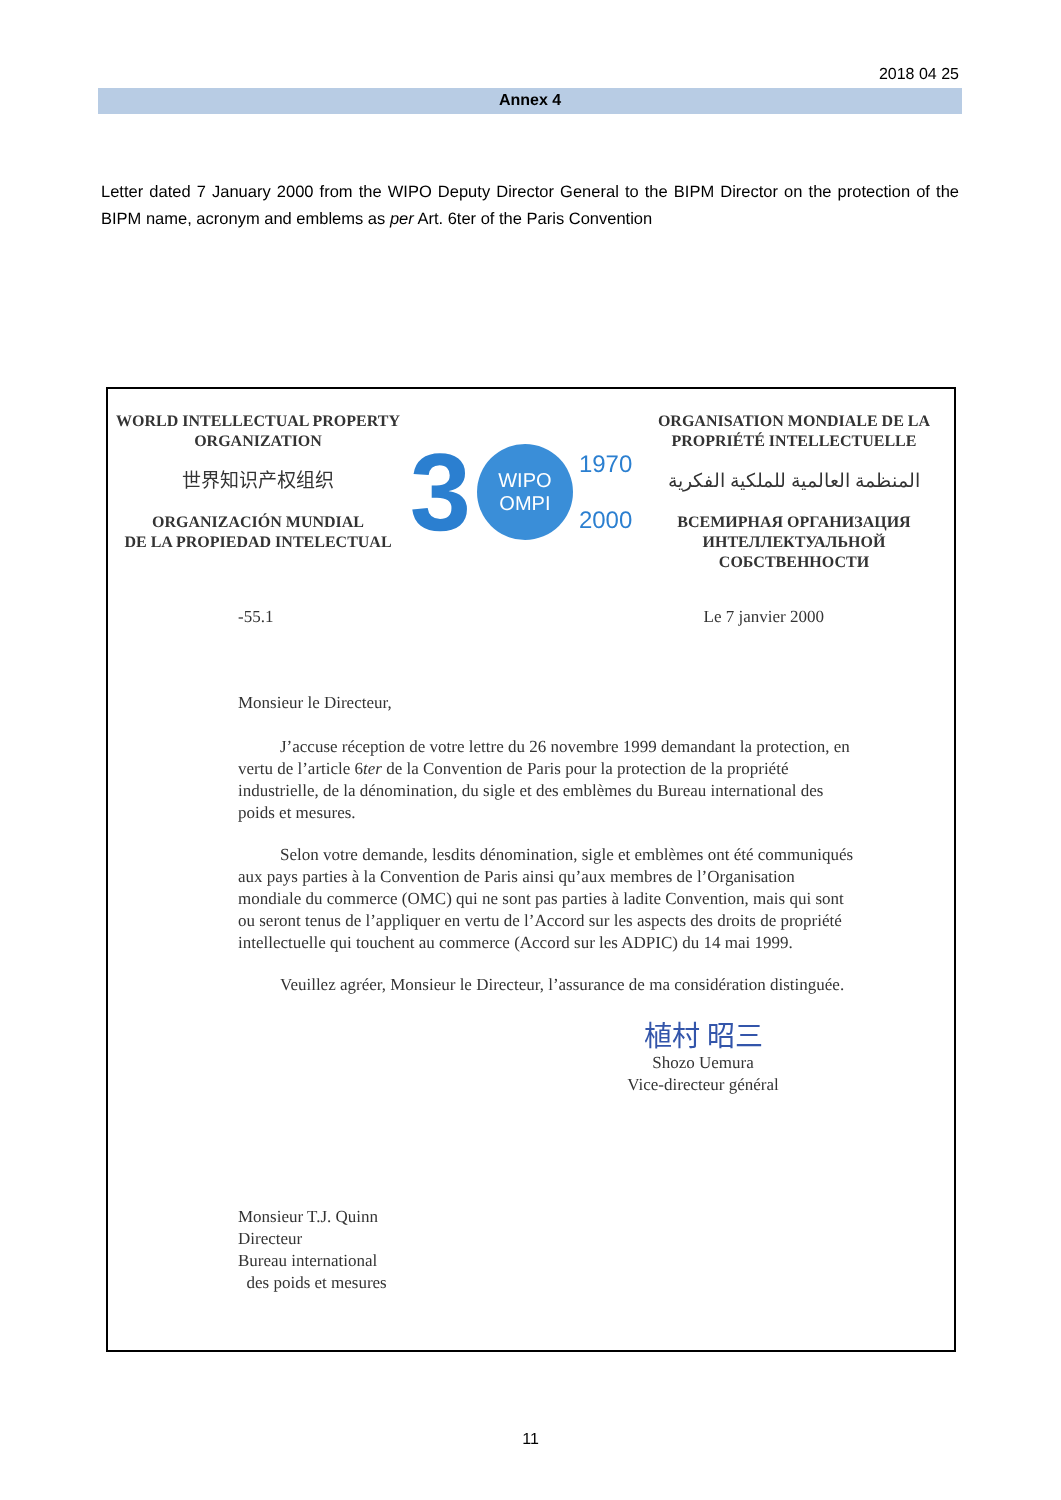2018 04 25
Annex 4
Letter dated 7 January 2000 from the WIPO Deputy Director General to the BIPM Director on the protection of the BIPM name, acronym and emblems as per Art. 6ter of the Paris Convention
WORLD INTELLECTUAL PROPERTY
ORGANIZATION
世界知识产权组织
ORGANIZACIÓN MUNDIAL
DE LA PROPIEDAD INTELECTUAL
3
WIPO
OMPI
1970
2000
ORGANISATION MONDIALE DE LA
PROPRIÉTÉ INTELLECTUELLE
المنظمة العالمية للملكية الفكرية
ВСЕМИРНАЯ ОРГАНИЗАЦИЯ
ИНТЕЛЛЕКТУАЛЬНОЙ СОБСТВЕННОСТИ
-55.1 Le 7 janvier 2000
Monsieur le Directeur,
J’accuse réception de votre lettre du 26 novembre 1999 demandant la protection, en vertu de l’article 6ter de la Convention de Paris pour la protection de la propriété industrielle, de la dénomination, du sigle et des emblèmes du Bureau international des poids et mesures.
Selon votre demande, lesdits dénomination, sigle et emblèmes ont été communiqués aux pays parties à la Convention de Paris ainsi qu’aux membres de l’Organisation mondiale du commerce (OMC) qui ne sont pas parties à ladite Convention, mais qui sont ou seront tenus de l’appliquer en vertu de l’Accord sur les aspects des droits de propriété intellectuelle qui touchent au commerce (Accord sur les ADPIC) du 14 mai 1999.
Veuillez agréer, Monsieur le Directeur, l’assurance de ma considération distinguée.
植村 昭三
Shozo Uemura
Vice-directeur général
Monsieur T.J. Quinn
Directeur
Bureau international
des poids et mesures
11